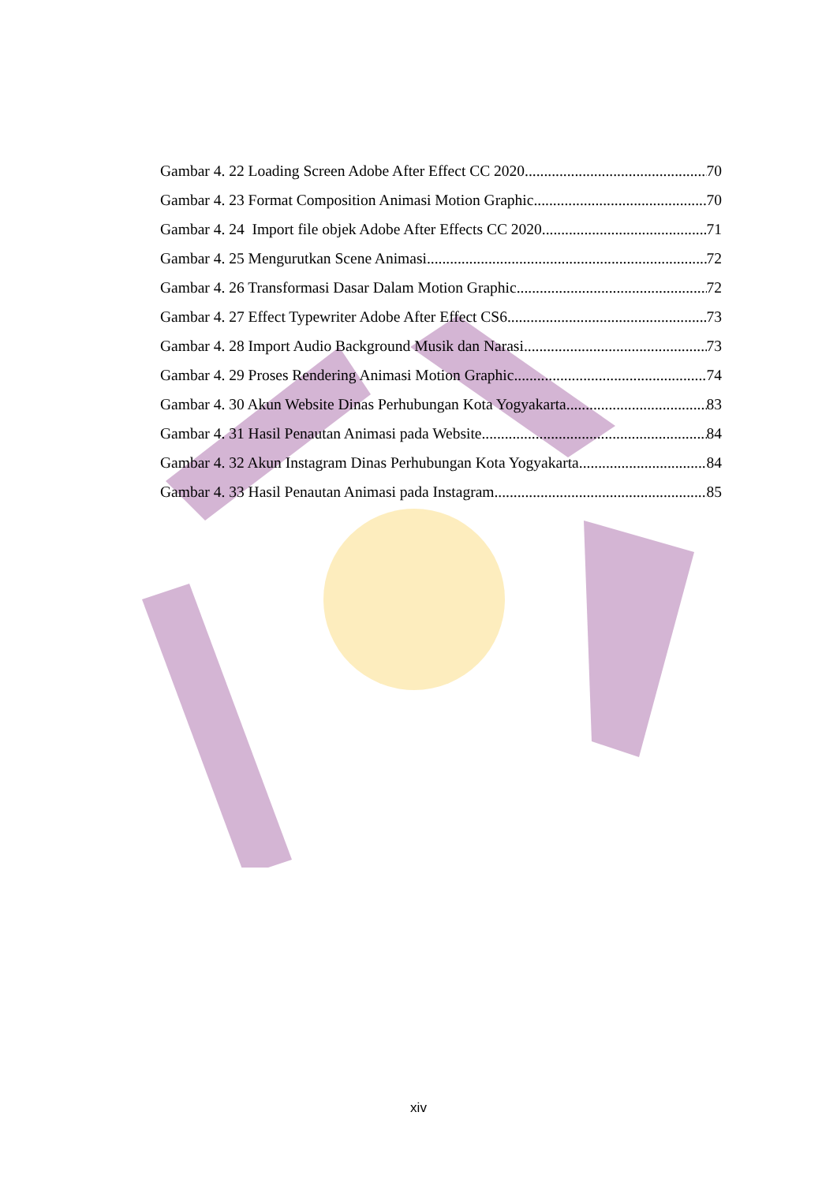Gambar 4. 22 Loading Screen Adobe After Effect CC 2020 70
Gambar 4. 23 Format Composition Animasi Motion Graphic 70
Gambar 4. 24 Import file objek Adobe After Effects CC 2020 71
Gambar 4. 25 Mengurutkan Scene Animasi 72
Gambar 4. 26 Transformasi Dasar Dalam Motion Graphic 72
Gambar 4. 27 Effect Typewriter Adobe After Effect CS6 73
Gambar 4. 28 Import Audio Background Musik dan Narasi 73
Gambar 4. 29 Proses Rendering Animasi Motion Graphic 74
Gambar 4. 30 Akun Website Dinas Perhubungan Kota Yogyakarta 83
Gambar 4. 31 Hasil Penautan Animasi pada Website 84
Gambar 4. 32 Akun Instagram Dinas Perhubungan Kota Yogyakarta 84
Gambar 4. 33 Hasil Penautan Animasi pada Instagram 85
xiv